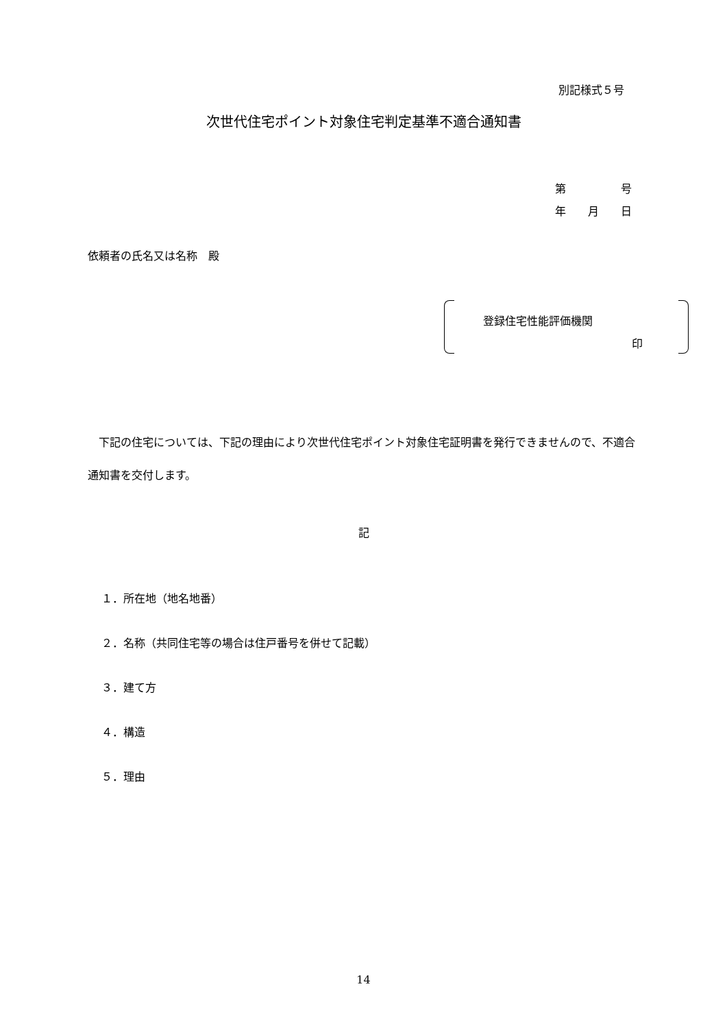別記様式５号
次世代住宅ポイント対象住宅判定基準不適合通知書
第　　　　　号
年　　月　　日
依頼者の氏名又は名称　殿
登録住宅性能評価機関
印
　下記の住宅については、下記の理由により次世代住宅ポイント対象住宅証明書を発行できませんので、不適合通知書を交付します。
記
１．所在地（地名地番）
２．名称（共同住宅等の場合は住戸番号を併せて記載）
３．建て方
４．構造
５．理由
14